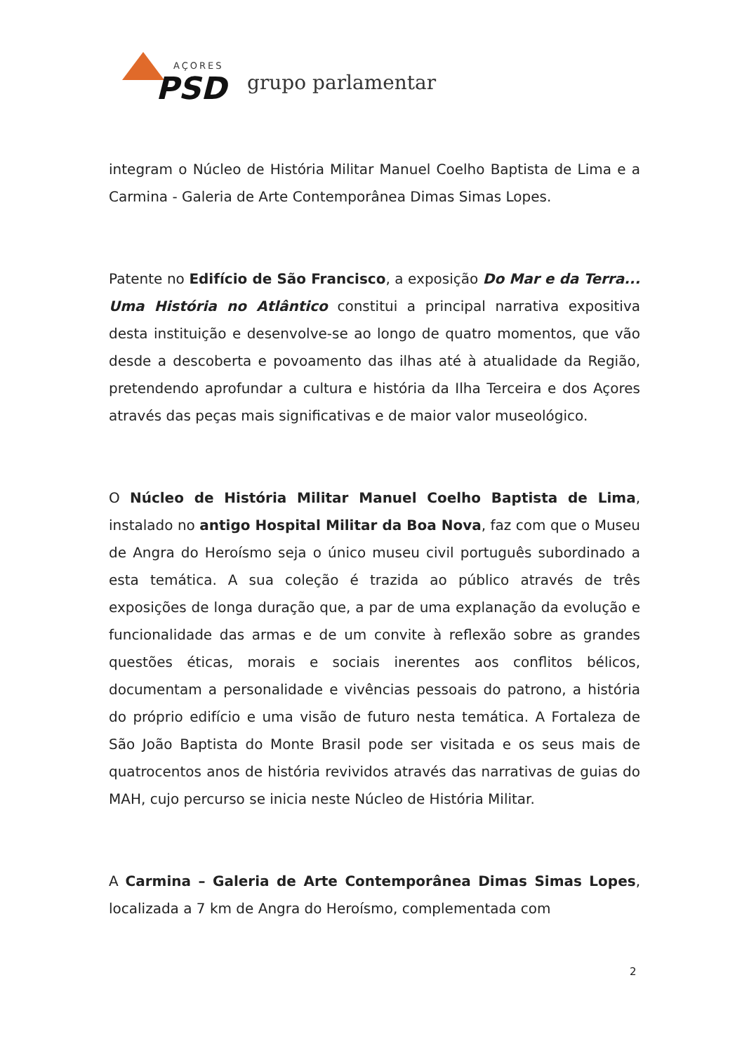AÇORES
PSD
grupo parlamentar
integram o Núcleo de História Militar Manuel Coelho Baptista de Lima e a Carmina - Galeria de Arte Contemporânea Dimas Simas Lopes.
Patente no Edifício de São Francisco, a exposição Do Mar e da Terra... Uma História no Atlântico constitui a principal narrativa expositiva desta instituição e desenvolve-se ao longo de quatro momentos, que vão desde a descoberta e povoamento das ilhas até à atualidade da Região, pretendendo aprofundar a cultura e história da Ilha Terceira e dos Açores através das peças mais significativas e de maior valor museológico.
O Núcleo de História Militar Manuel Coelho Baptista de Lima, instalado no antigo Hospital Militar da Boa Nova, faz com que o Museu de Angra do Heroísmo seja o único museu civil português subordinado a esta temática. A sua coleção é trazida ao público através de três exposições de longa duração que, a par de uma explanação da evolução e funcionalidade das armas e de um convite à reflexão sobre as grandes questões éticas, morais e sociais inerentes aos conflitos bélicos, documentam a personalidade e vivências pessoais do patrono, a história do próprio edifício e uma visão de futuro nesta temática. A Fortaleza de São João Baptista do Monte Brasil pode ser visitada e os seus mais de quatrocentos anos de história revividos através das narrativas de guias do MAH, cujo percurso se inicia neste Núcleo de História Militar.
A Carmina – Galeria de Arte Contemporânea Dimas Simas Lopes, localizada a 7 km de Angra do Heroísmo, complementada com
2